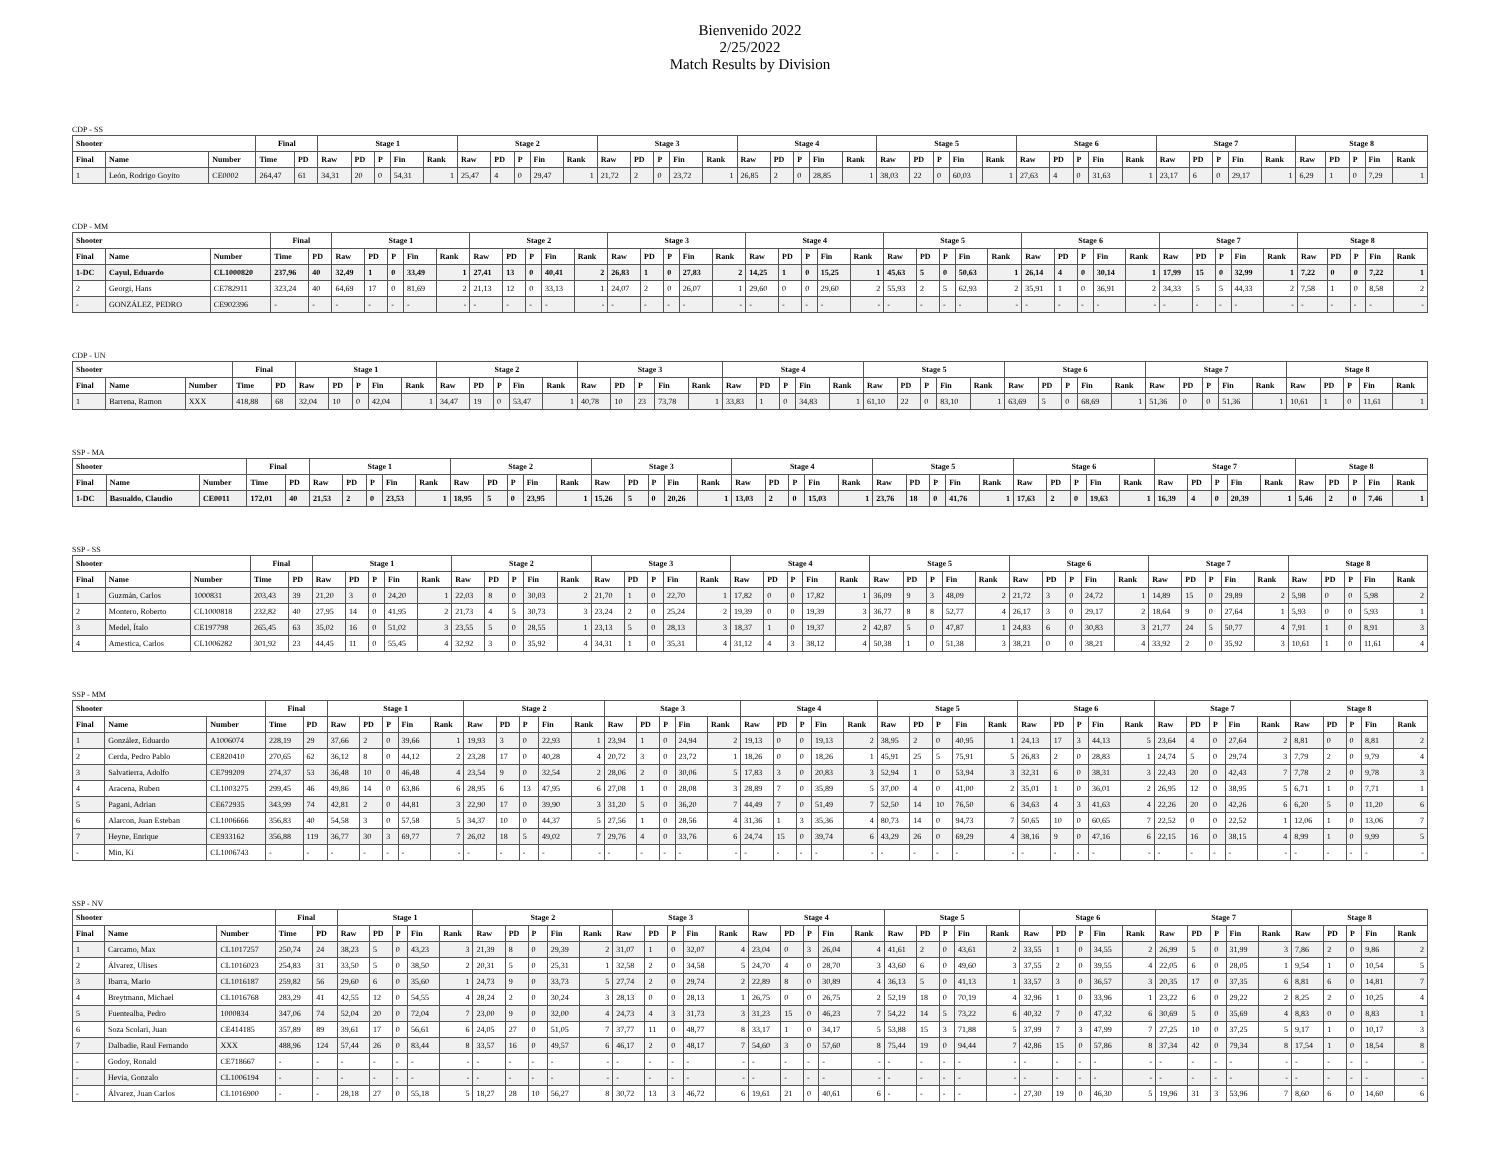Bienvenido 2022
2/25/2022
Match Results by Division
CDP - SS
| Shooter | | | Final | | Stage 1 | | | | | Stage 2 | | | | | Stage 3 | | | | | Stage 4 | | | | | Stage 5 | | | | | Stage 6 | | | | | Stage 7 | | | | | Stage 8 | | | | |
| --- | --- | --- | --- | --- | --- | --- | --- | --- | --- | --- | --- | --- | --- | --- | --- | --- | --- | --- | --- | --- | --- | --- | --- | --- | --- | --- | --- | --- | --- | --- | --- | --- | --- | --- | --- | --- | --- | --- | --- | --- | --- | --- | --- | --- |
| Final | Name | Number | Time | PD | Raw | PD | P | Fin | Rank | Raw | PD | P | Fin | Rank | Raw | PD | P | Fin | Rank | Raw | PD | P | Fin | Rank | Raw | PD | P | Fin | Rank | Raw | PD | P | Fin | Rank | Raw | PD | P | Fin | Rank | Raw | PD | P | Fin | Rank |
| 1 | León, Rodrigo Goyito | CE0002 | 264,47 | 61 | 34,31 | 20 | 0 | 54,31 | 1 | 25,47 | 4 | 0 | 29,47 | 1 | 21,72 | 2 | 0 | 23,72 | 1 | 26,85 | 2 | 0 | 28,85 | 1 | 38,03 | 22 | 0 | 60,03 | 1 | 27,63 | 4 | 0 | 31,63 | 1 | 23,17 | 6 | 0 | 29,17 | 1 | 6,29 | 1 | 0 | 7,29 | 1 |
CDP - MM
| Shooter | | | Final | | Stage 1 | | | | | Stage 2 | | | | | Stage 3 | | | | | Stage 4 | | | | | Stage 5 | | | | | Stage 6 | | | | | Stage 7 | | | | | Stage 8 | | | | |
| --- | --- | --- | --- | --- | --- | --- | --- | --- | --- | --- | --- | --- | --- | --- | --- | --- | --- | --- | --- | --- | --- | --- | --- | --- | --- | --- | --- | --- | --- | --- | --- | --- | --- | --- | --- | --- | --- | --- | --- | --- | --- | --- | --- | --- |
| Final | Name | Number | Time | PD | Raw | PD | P | Fin | Rank | Raw | PD | P | Fin | Rank | Raw | PD | P | Fin | Rank | Raw | PD | P | Fin | Rank | Raw | PD | P | Fin | Rank | Raw | PD | P | Fin | Rank | Raw | PD | P | Fin | Rank | Raw | PD | P | Fin | Rank |
| 1-DC | Cayul, Eduardo | CL1000820 | 237,96 | 40 | 32,49 | 1 | 0 | 33,49 | 1 | 27,41 | 13 | 0 | 40,41 | 2 | 26,83 | 1 | 0 | 27,83 | 2 | 14,25 | 1 | 0 | 15,25 | 1 | 45,63 | 5 | 0 | 50,63 | 1 | 26,14 | 4 | 0 | 30,14 | 1 | 17,99 | 15 | 0 | 32,99 | 1 | 7,22 | 0 | 0 | 7,22 | 1 |
| 2 | Georgi, Hans | CE782911 | 323,24 | 40 | 64,69 | 17 | 0 | 81,69 | 2 | 21,13 | 12 | 0 | 33,13 | 1 | 24,07 | 2 | 0 | 26,07 | 1 | 29,60 | 0 | 0 | 29,60 | 2 | 55,93 | 2 | 5 | 62,93 | 2 | 35,91 | 1 | 0 | 36,91 | 2 | 34,33 | 5 | 5 | 44,33 | 2 | 7,58 | 1 | 0 | 8,58 | 2 |
| - | GONZÁLEZ, PEDRO | CE902396 | - | - | - | - | - | - | - | - | - | - | - | - | - | - | - | - | - | - | - | - | - | - | - | - | - | - | - | - | - | - | - | - | - | - | - | - | - | - | - | - | - | - |
CDP - UN
| Shooter | | | Final | | Stage 1 | | | | | Stage 2 | | | | | Stage 3 | | | | | Stage 4 | | | | | Stage 5 | | | | | Stage 6 | | | | | Stage 7 | | | | | Stage 8 | | | | |
| --- | --- | --- | --- | --- | --- | --- | --- | --- | --- | --- | --- | --- | --- | --- | --- | --- | --- | --- | --- | --- | --- | --- | --- | --- | --- | --- | --- | --- | --- | --- | --- | --- | --- | --- | --- | --- | --- | --- | --- | --- | --- | --- | --- | --- |
| Final | Name | Number | Time | PD | Raw | PD | P | Fin | Rank | Raw | PD | P | Fin | Rank | Raw | PD | P | Fin | Rank | Raw | PD | P | Fin | Rank | Raw | PD | P | Fin | Rank | Raw | PD | P | Fin | Rank | Raw | PD | P | Fin | Rank | Raw | PD | P | Fin | Rank |
| 1 | Barrena, Ramon | XXX | 418,88 | 68 | 32,04 | 10 | 0 | 42,04 | 1 | 34,47 | 19 | 0 | 53,47 | 1 | 40,78 | 10 | 23 | 73,78 | 1 | 33,83 | 1 | 0 | 34,83 | 1 | 61,10 | 22 | 0 | 83,10 | 1 | 63,69 | 5 | 0 | 68,69 | 1 | 51,36 | 0 | 0 | 51,36 | 1 | 10,61 | 1 | 0 | 11,61 | 1 |
SSP - MA
| Shooter | | | Final | | Stage 1 | | | | | Stage 2 | | | | | Stage 3 | | | | | Stage 4 | | | | | Stage 5 | | | | | Stage 6 | | | | | Stage 7 | | | | | Stage 8 | | | | |
| --- | --- | --- | --- | --- | --- | --- | --- | --- | --- | --- | --- | --- | --- | --- | --- | --- | --- | --- | --- | --- | --- | --- | --- | --- | --- | --- | --- | --- | --- | --- | --- | --- | --- | --- | --- | --- | --- | --- | --- | --- | --- | --- | --- | --- |
| Final | Name | Number | Time | PD | Raw | PD | P | Fin | Rank | Raw | PD | P | Fin | Rank | Raw | PD | P | Fin | Rank | Raw | PD | P | Fin | Rank | Raw | PD | P | Fin | Rank | Raw | PD | P | Fin | Rank | Raw | PD | P | Fin | Rank | Raw | PD | P | Fin | Rank |
| 1-DC | Basualdo, Claudio | CE0011 | 172,01 | 40 | 21,53 | 2 | 0 | 23,53 | 1 | 18,95 | 5 | 0 | 23,95 | 1 | 15,26 | 5 | 0 | 20,26 | 1 | 13,03 | 2 | 0 | 15,03 | 1 | 23,76 | 18 | 0 | 41,76 | 1 | 17,63 | 2 | 0 | 19,63 | 1 | 16,39 | 4 | 0 | 20,39 | 1 | 5,46 | 2 | 0 | 7,46 | 1 |
SSP - SS
| Shooter | | | Final | | Stage 1 | | | | | Stage 2 | | | | | Stage 3 | | | | | Stage 4 | | | | | Stage 5 | | | | | Stage 6 | | | | | Stage 7 | | | | | Stage 8 | | | | |
| --- | --- | --- | --- | --- | --- | --- | --- | --- | --- | --- | --- | --- | --- | --- | --- | --- | --- | --- | --- | --- | --- | --- | --- | --- | --- | --- | --- | --- | --- | --- | --- | --- | --- | --- | --- | --- | --- | --- | --- | --- | --- | --- | --- | --- |
| Final | Name | Number | Time | PD | Raw | PD | P | Fin | Rank | Raw | PD | P | Fin | Rank | Raw | PD | P | Fin | Rank | Raw | PD | P | Fin | Rank | Raw | PD | P | Fin | Rank | Raw | PD | P | Fin | Rank | Raw | PD | P | Fin | Rank | Raw | PD | P | Fin | Rank |
| 1 | Guzmán, Carlos | 1000831 | 203,43 | 39 | 21,20 | 3 | 0 | 24,20 | 1 | 22,03 | 8 | 0 | 30,03 | 2 | 21,70 | 1 | 0 | 22,70 | 1 | 17,82 | 0 | 0 | 17,82 | 1 | 36,09 | 9 | 3 | 48,09 | 2 | 21,72 | 3 | 0 | 24,72 | 1 | 14,89 | 15 | 0 | 29,89 | 2 | 5,98 | 0 | 0 | 5,98 | 2 |
| 2 | Montero, Roberto | CL1000818 | 232,82 | 40 | 27,95 | 14 | 0 | 41,95 | 2 | 21,73 | 4 | 5 | 30,73 | 3 | 23,24 | 2 | 0 | 25,24 | 2 | 19,39 | 0 | 0 | 19,39 | 3 | 36,77 | 8 | 8 | 52,77 | 4 | 26,17 | 3 | 0 | 29,17 | 2 | 18,64 | 9 | 0 | 27,64 | 1 | 5,93 | 0 | 0 | 5,93 | 1 |
| 3 | Medel, Ítalo | CE197798 | 265,45 | 63 | 35,02 | 16 | 0 | 51,02 | 3 | 23,55 | 5 | 0 | 28,55 | 1 | 23,13 | 5 | 0 | 28,13 | 3 | 18,37 | 1 | 0 | 19,37 | 2 | 42,87 | 5 | 0 | 47,87 | 1 | 24,83 | 6 | 0 | 30,83 | 3 | 21,77 | 24 | 5 | 50,77 | 4 | 7,91 | 1 | 0 | 8,91 | 3 |
| 4 | Amestica, Carlos | CL1006282 | 301,92 | 23 | 44,45 | 11 | 0 | 55,45 | 4 | 32,92 | 3 | 0 | 35,92 | 4 | 34,31 | 1 | 0 | 35,31 | 4 | 31,12 | 4 | 3 | 38,12 | 4 | 50,38 | 1 | 0 | 51,38 | 3 | 38,21 | 0 | 0 | 38,21 | 4 | 33,92 | 2 | 0 | 35,92 | 3 | 10,61 | 1 | 0 | 11,61 | 4 |
SSP - MM
| Shooter | | | Final | | Stage 1 | | | | | Stage 2 | | | | | Stage 3 | | | | | Stage 4 | | | | | Stage 5 | | | | | Stage 6 | | | | | Stage 7 | | | | | Stage 8 | | | | |
| --- | --- | --- | --- | --- | --- | --- | --- | --- | --- | --- | --- | --- | --- | --- | --- | --- | --- | --- | --- | --- | --- | --- | --- | --- | --- | --- | --- | --- | --- | --- | --- | --- | --- | --- | --- | --- | --- | --- | --- | --- | --- | --- | --- | --- |
| Final | Name | Number | Time | PD | Raw | PD | P | Fin | Rank | Raw | PD | P | Fin | Rank | Raw | PD | P | Fin | Rank | Raw | PD | P | Fin | Rank | Raw | PD | P | Fin | Rank | Raw | PD | P | Fin | Rank | Raw | PD | P | Fin | Rank | Raw | PD | P | Fin | Rank |
| 1 | González, Eduardo | A1006074 | 228,19 | 29 | 37,66 | 2 | 0 | 39,66 | 1 | 19,93 | 3 | 0 | 22,93 | 1 | 23,94 | 1 | 0 | 24,94 | 2 | 19,13 | 0 | 0 | 19,13 | 2 | 38,95 | 2 | 0 | 40,95 | 1 | 24,13 | 17 | 3 | 44,13 | 5 | 23,64 | 4 | 0 | 27,64 | 2 | 8,81 | 0 | 0 | 8,81 | 2 |
| 2 | Cerda, Pedro Pablo | CE820410 | 270,65 | 62 | 36,12 | 8 | 0 | 44,12 | 2 | 23,28 | 17 | 0 | 40,28 | 4 | 20,72 | 3 | 0 | 23,72 | 1 | 18,26 | 0 | 0 | 18,26 | 1 | 45,91 | 25 | 5 | 75,91 | 5 | 26,83 | 2 | 0 | 28,83 | 1 | 24,74 | 5 | 0 | 29,74 | 3 | 7,79 | 2 | 0 | 9,79 | 4 |
| 3 | Salvatierra, Adolfo | CE799209 | 274,37 | 53 | 36,48 | 10 | 0 | 46,48 | 4 | 23,54 | 9 | 0 | 32,54 | 2 | 28,06 | 2 | 0 | 30,06 | 5 | 17,83 | 3 | 0 | 20,83 | 3 | 52,94 | 1 | 0 | 53,94 | 3 | 32,31 | 6 | 0 | 38,31 | 3 | 22,43 | 20 | 0 | 42,43 | 7 | 7,78 | 2 | 0 | 9,78 | 3 |
| 4 | Aracena, Ruben | CL1003275 | 299,45 | 46 | 49,86 | 14 | 0 | 63,86 | 6 | 28,95 | 6 | 13 | 47,95 | 6 | 27,08 | 1 | 0 | 28,08 | 3 | 28,89 | 7 | 0 | 35,89 | 5 | 37,00 | 4 | 0 | 41,00 | 2 | 35,01 | 1 | 0 | 36,01 | 2 | 26,95 | 12 | 0 | 38,95 | 5 | 6,71 | 1 | 0 | 7,71 | 1 |
| 5 | Pagani, Adrian | CE672935 | 343,99 | 74 | 42,81 | 2 | 0 | 44,81 | 3 | 22,90 | 17 | 0 | 39,90 | 3 | 31,20 | 5 | 0 | 36,20 | 7 | 44,49 | 7 | 0 | 51,49 | 7 | 52,50 | 14 | 10 | 76,50 | 6 | 34,63 | 4 | 3 | 41,63 | 4 | 22,26 | 20 | 0 | 42,26 | 6 | 6,20 | 5 | 0 | 11,20 | 6 |
| 6 | Alarcon, Juan Esteban | CL1006666 | 356,83 | 40 | 54,58 | 3 | 0 | 57,58 | 5 | 34,37 | 10 | 0 | 44,37 | 5 | 27,56 | 1 | 0 | 28,56 | 4 | 31,36 | 1 | 3 | 35,36 | 4 | 80,73 | 14 | 0 | 94,73 | 7 | 50,65 | 10 | 0 | 60,65 | 7 | 22,52 | 0 | 0 | 22,52 | 1 | 12,06 | 1 | 0 | 13,06 | 7 |
| 7 | Heyne, Enrique | CE933162 | 356,88 | 119 | 36,77 | 30 | 3 | 69,77 | 7 | 26,02 | 18 | 5 | 49,02 | 7 | 29,76 | 4 | 0 | 33,76 | 6 | 24,74 | 15 | 0 | 39,74 | 6 | 43,29 | 26 | 0 | 69,29 | 4 | 38,16 | 9 | 0 | 47,16 | 6 | 22,15 | 16 | 0 | 38,15 | 4 | 8,99 | 1 | 0 | 9,99 | 5 |
| - | Min, Ki | CL1006743 | - | - | - | - | - | - | - | - | - | - | - | - | - | - | - | - | - | - | - | - | - | - | - | - | - | - | - | - | - | - | - | - | - | - | - | - | - | - | - | - | - | - |
SSP - NV
| Shooter | | | Final | | Stage 1 | | | | | Stage 2 | | | | | Stage 3 | | | | | Stage 4 | | | | | Stage 5 | | | | | Stage 6 | | | | | Stage 7 | | | | | Stage 8 | | | | |
| --- | --- | --- | --- | --- | --- | --- | --- | --- | --- | --- | --- | --- | --- | --- | --- | --- | --- | --- | --- | --- | --- | --- | --- | --- | --- | --- | --- | --- | --- | --- | --- | --- | --- | --- | --- | --- | --- | --- | --- | --- | --- | --- | --- | --- |
| Final | Name | Number | Time | PD | Raw | PD | P | Fin | Rank | Raw | PD | P | Fin | Rank | Raw | PD | P | Fin | Rank | Raw | PD | P | Fin | Rank | Raw | PD | P | Fin | Rank | Raw | PD | P | Fin | Rank | Raw | PD | P | Fin | Rank | Raw | PD | P | Fin | Rank |
| 1 | Carcamo, Max | CL1017257 | 250,74 | 24 | 38,23 | 5 | 0 | 43,23 | 3 | 21,39 | 8 | 0 | 29,39 | 2 | 31,07 | 1 | 0 | 32,07 | 4 | 23,04 | 0 | 3 | 26,04 | 4 | 41,61 | 2 | 0 | 43,61 | 2 | 33,55 | 1 | 0 | 34,55 | 2 | 26,99 | 5 | 0 | 31,99 | 3 | 7,86 | 2 | 0 | 9,86 | 2 |
| 2 | Álvarez, Ulises | CL1016023 | 254,83 | 31 | 33,50 | 5 | 0 | 38,50 | 2 | 20,31 | 5 | 0 | 25,31 | 1 | 32,58 | 2 | 0 | 34,58 | 5 | 24,70 | 4 | 0 | 28,70 | 3 | 43,60 | 6 | 0 | 49,60 | 3 | 37,55 | 2 | 0 | 39,55 | 4 | 22,05 | 6 | 0 | 28,05 | 1 | 9,54 | 1 | 0 | 10,54 | 5 |
| 3 | Ibarra, Mario | CL1016187 | 259,82 | 56 | 29,60 | 6 | 0 | 35,60 | 1 | 24,73 | 9 | 0 | 33,73 | 5 | 27,74 | 2 | 0 | 29,74 | 2 | 22,89 | 8 | 0 | 30,89 | 4 | 36,13 | 5 | 0 | 41,13 | 1 | 33,57 | 3 | 0 | 36,57 | 3 | 20,35 | 17 | 0 | 37,35 | 6 | 8,81 | 6 | 0 | 14,81 | 7 |
| 4 | Breytmann, Michael | CL1016768 | 283,29 | 41 | 42,55 | 12 | 0 | 54,55 | 4 | 28,24 | 2 | 0 | 30,24 | 3 | 28,13 | 0 | 0 | 28,13 | 1 | 26,75 | 0 | 0 | 26,75 | 2 | 52,19 | 18 | 0 | 70,19 | 4 | 32,96 | 1 | 0 | 33,96 | 1 | 23,22 | 6 | 0 | 29,22 | 2 | 8,25 | 2 | 0 | 10,25 | 4 |
| 5 | Fuentealba, Pedro | 1000834 | 347,06 | 74 | 52,04 | 20 | 0 | 72,04 | 7 | 23,00 | 9 | 0 | 32,00 | 4 | 24,73 | 4 | 3 | 31,73 | 3 | 31,23 | 15 | 0 | 46,23 | 7 | 54,22 | 14 | 5 | 73,22 | 6 | 40,32 | 7 | 0 | 47,32 | 6 | 30,69 | 5 | 0 | 35,69 | 4 | 8,83 | 0 | 0 | 8,83 | 1 |
| 6 | Soza Scolari, Juan | CE414185 | 357,89 | 89 | 39,61 | 17 | 0 | 56,61 | 6 | 24,05 | 27 | 0 | 51,05 | 7 | 37,77 | 11 | 0 | 48,77 | 8 | 33,17 | 1 | 0 | 34,17 | 5 | 53,88 | 15 | 3 | 71,88 | 5 | 37,99 | 7 | 3 | 47,99 | 7 | 27,25 | 10 | 0 | 37,25 | 5 | 9,17 | 1 | 0 | 10,17 | 3 |
| 7 | Dalbadie, Raul Fernando | XXX | 488,96 | 124 | 57,44 | 26 | 0 | 83,44 | 8 | 33,57 | 16 | 0 | 49,57 | 6 | 46,17 | 2 | 0 | 48,17 | 7 | 54,60 | 3 | 0 | 57,60 | 8 | 75,44 | 19 | 0 | 94,44 | 7 | 42,86 | 15 | 0 | 57,86 | 8 | 37,34 | 42 | 0 | 79,34 | 8 | 17,54 | 1 | 0 | 18,54 | 8 |
| - | Godoy, Ronald | CE718667 | - | - | - | - | - | - | - | - | - | - | - | - | - | - | - | - | - | - | - | - | - | - | - | - | - | - | - | - | - | - | - | - | - | - | - | - | - | - | - | - | - | - |
| - | Hevia, Gonzalo | CL1006194 | - | - | - | - | - | - | - | - | - | - | - | - | - | - | - | - | - | - | - | - | - | - | - | - | - | - | - | - | - | - | - | - | - | - | - | - | - | - | - | - | - | - |
| - | Álvarez, Juan Carlos | CL1016900 | - | - | 28,18 | 27 | 0 | 55,18 | 5 | 18,27 | 28 | 10 | 56,27 | 8 | 30,72 | 13 | 3 | 46,72 | 6 | 19,61 | 21 | 0 | 40,61 | 6 | - | - | - | - | - | 27,30 | 19 | 0 | 46,30 | 5 | 19,96 | 31 | 3 | 53,96 | 7 | 8,60 | 6 | 0 | 14,60 | 6 |